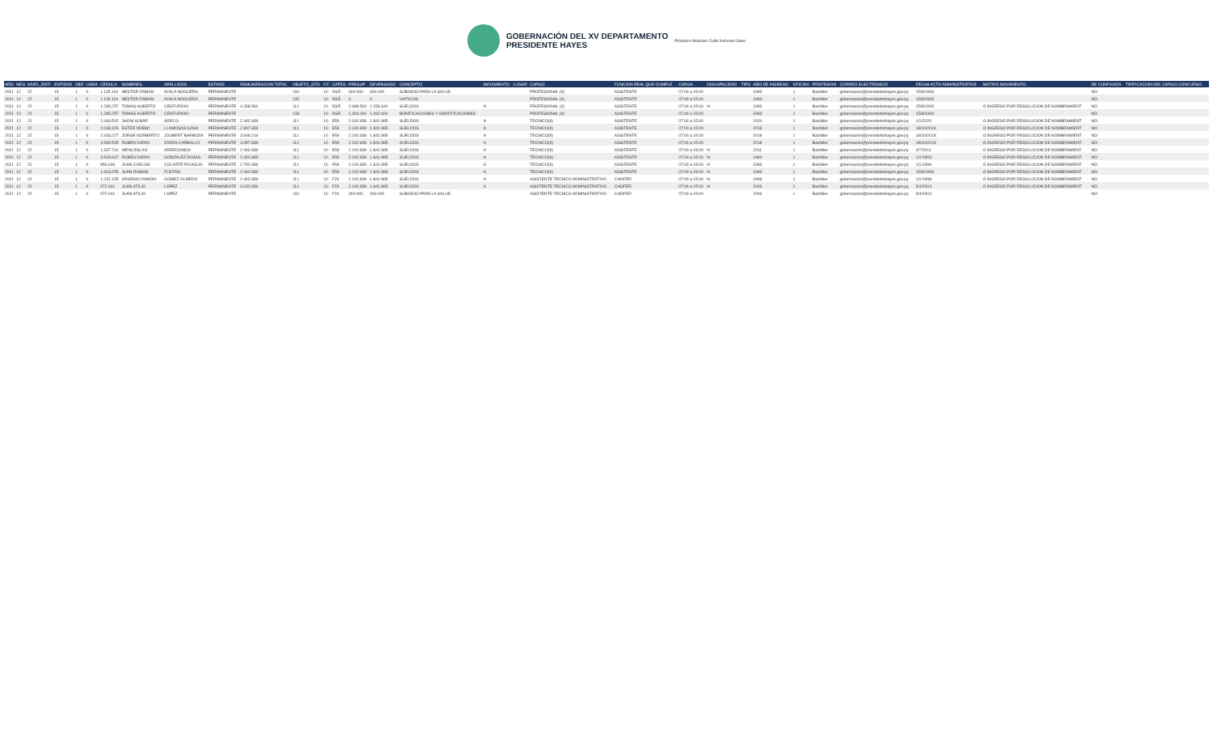GOBERNACIÓN DEL XV DEPARTAMENTO
PRESIDENTE HAYES
Próspero Atractivo Culto Inclusivo Sano
| AÑO | MES | NIVEL_ENTI | ENTIDAD | OEE | LINEA | CEDULA | NOMBRES | APELLIDOS | ESTADO | REMUNERACION TOTAL | OBJETO_GTO | F.F. | CATEG | PRESUP | DEVENGADO | CONCEPTO | MOVIMIENTO | LUGAR | CARGO | FUNCION REAL QUE CUMPLE | CARGA | DISCAPACIDAD | TIPO | AÑO DE INGRESO | OFICINA | PROFESION | CORREO ELECTRONICO | FECHA ACTO ADMINISTRATIVO | MOTIVO MOVIMIENTO | DE CONFIANZA | TIPIFICACION DEL CARGO CONCURSO |
| --- | --- | --- | --- | --- | --- | --- | --- | --- | --- | --- | --- | --- | --- | --- | --- | --- | --- | --- | --- | --- | --- | --- | --- | --- | --- | --- | --- | --- | --- | --- | --- |
| 2021 | 12 | 22 | 15 | 1 | 0 | 1.115.119 | NESTOR FABIAN | AYALA NOGUERA | PERMANENTE | | 191 | 10 | DSÃ | 300.000 | 300.000 | SUBSIDIO PARA LA SALUD | | | PROFESIONAL (II) | ASISTENTE | 07:00 a 15:00 | | | 1993 | 1 | Bachiller | gobernacion@presidentehayes.gov.py | 15/8/1993 | | NO | |
| 2021 | 12 | 22 | 15 | 1 | 0 | 1.115.119 | NESTOR FABIAN | AYALA NOGUERA | PERMANENTE | | 232 | 10 | DSÃ | 0 | 0 | VIATICOS | | | PROFESIONAL (II) | ASISTENTE | 07:00 a 15:00 | | | 1993 | 1 | Bachiller | gobernacion@presidentehayes.gov.py | 15/8/1993 | | NO | |
| 2021 | 12 | 22 | 15 | 1 | 0 | 1.285.257 | TOMAS ALBERTO | CENTURION | PERMANENTE | 4.288.500 | 111 | 10 | DSÃ | 2.688.500 | 2.258.340 | SUELDOS | A | | PROFESIONAL (II) | ASISTENTE | 07:00 a 15:00 | N | | 1993 | 1 | Bachiller | gobernacion@presidentehayes.gov.py | 15/8/1993 | O INGRESO POR RESOLUCION DE NOMBRAMIENT | NO | |
| 2021 | 12 | 22 | 15 | 1 | 0 | 1.285.257 | TOMAS ALBERTO | CENTURION | PERMANENTE | | 133 | 10 | DSÃ | 1.300.000 | 1.092.000 | BONIFICACIONES Y GRATIFICACIONES | | | PROFESIONAL (II) | ASISTENTE | 07:00 a 15:00 | | | 1993 | 1 | Bachiller | gobernacion@presidentehayes.gov.py | 15/8/1993 | | NO | |
| 2021 | 12 | 22 | 15 | 1 | 0 | 2.493.502 | JHONI ALBAR | ARECO | PERMANENTE | 2.492.839 | 111 | 10 | E59 | 2.192.839 | 1.841.985 | SUELDOS | A | | TECNICO(II) | ASISTENTE | 07:00 a 15:00 | | | 2020 | 1 | Bachiller | gobernacion@presidentehayes.gov.py | 1/1/2020 | O INGRESO POR RESOLUCION DE NOMBRAMIENT | NO | |
| 2021 | 12 | 22 | 15 | 1 | 0 | 2.038.326 | ESTER NOEMI | LLAMOSAS SOSA | PERMANENTE | 2.897.839 | 111 | 10 | E59 | 2.192.839 | 1.841.985 | SUELDOS | A | | TECNICO(II) | ASISTENTE | 07:00 a 15:00 | | | 2018 | 1 | Bachiller | gobernacion@presidentehayes.gov.py | 18/10/2018 | O INGRESO POR RESOLUCION DE NOMBRAMIENT | NO | |
| 2021 | 12 | 22 | 15 | 1 | 0 | 2.443.227 | JORGE NORBERTO | JOUBERT BARBOZA | PERMANENTE | 3.948.219 | 111 | 10 | E59 | 2.192.839 | 1.841.985 | SUELDOS | A | | TECNICO(II) | ASISTENTE | 07:00 a 15:00 | | | 2018 | 1 | Bachiller | gobernacion@presidentehayes.gov.py | 18/10/2018 | O INGRESO POR RESOLUCION DE NOMBRAMIENT | NO | |
| 2021 | 12 | 22 | 15 | 1 | 0 | 4.365.545 | RUBEN DARIO | ZARZA CARBALLO | PERMANENTE | 3.957.839 | 111 | 10 | E59 | 2.192.839 | 1.841.985 | SUELDOS | A | | TECNICO(II) | ASISTENTE | 07:00 a 15:00 | | | 2018 | 1 | Bachiller | gobernacion@presidentehayes.gov.py | 18/10/2018 | O INGRESO POR RESOLUCION DE NOMBRAMIENT | NO | |
| 2021 | 12 | 22 | 15 | 1 | 0 | 1.337.731 | WENCESLAO | ARREDONDO | PERMANENTE | 2.492.839 | 111 | 10 | E59 | 2.192.839 | 1.841.985 | SUELDOS | A | | TECNICO(II) | ASISTENTE | 07:00 a 15:00 | N | | 2011 | 1 | Bachiller | gobernacion@presidentehayes.gov.py | 4/7/2011 | O INGRESO POR RESOLUCION DE NOMBRAMIENT | NO | |
| 2021 | 12 | 22 | 15 | 1 | 0 | 3.509.647 | RUBEN DARIO | GONZALEZ ROJAS | PERMANENTE | 2.492.839 | 111 | 10 | E59 | 2.192.839 | 1.841.985 | SUELDOS | A | | TECNICO(II) | ASISTENTE | 07:00 a 15:00 | N | | 1994 | 1 | Bachiller | gobernacion@presidentehayes.gov.py | 1/1/1993 | O INGRESO POR RESOLUCION DE NOMBRAMIENT | NO | |
| 2021 | 12 | 22 | 15 | 1 | 0 | 850.646 | JUAN CARLOS | COLARTE PICAGUA | PERMANENTE | 2.792.839 | 111 | 10 | E59 | 2.192.839 | 1.841.985 | SUELDOS | A | | TECNICO(II) | ASISTENTE | 07:00 a 15:00 | N | | 1993 | 1 | Bachiller | gobernacion@presidentehayes.gov.py | 1/1/1998 | O INGRESO POR RESOLUCION DE NOMBRAMIENT | NO | |
| 2021 | 12 | 22 | 15 | 1 | 0 | 1.303.255 | JUAN RAMON | FLEITAS | PERMANENTE | 2.492.839 | 111 | 10 | E59 | 2.192.839 | 1.841.985 | SUELDOS | A | | TECNICO(II) | ASISTENTE | 07:00 a 15:00 | N | | 1993 | 1 | Bachiller | gobernacion@presidentehayes.gov.py | 15/8/1993 | O INGRESO POR RESOLUCION DE NOMBRAMIENT | NO | |
| 2021 | 12 | 22 | 15 | 1 | 0 | 1.231.195 | ARSENIO RAMON | GOMEZ OLMEDO | PERMANENTE | 2.492.839 | 111 | 10 | F29 | 2.192.839 | 1.841.985 | SUELDOS | A | | ASISTENTE TECNICO ADMINISTRATIVO | CHOFER | 07:00 a 15:00 | N | | 1998 | 1 | Bachiller | gobernacion@presidentehayes.gov.py | 1/1/1998 | O INGRESO POR RESOLUCION DE NOMBRAMIENT | NO | |
| 2021 | 12 | 22 | 15 | 1 | 0 | 972.641 | JUAN ATILIO | LOPEZ | PERMANENTE | 3.032.839 | 111 | 10 | F29 | 2.192.839 | 1.841.985 | SUELDOS | A | | ASISTENTE TECNICO ADMINISTRATIVO | CHOFER | 07:00 a 15:00 | N | | 2006 | 1 | Bachiller | gobernacion@presidentehayes.gov.py | 5/4/2004 | O INGRESO POR RESOLUCION DE NOMBRAMIENT | NO | |
| 2021 | 12 | 22 | 15 | 1 | 0 | 972.641 | JUAN ATILIO | LOPEZ | PERMANENTE | | 191 | 10 | F29 | 300.000 | 300.000 | SUBSIDIO PARA LA SALUD | | | ASISTENTE TECNICO ADMINISTRATIVO | CHOFER | 07:00 a 15:00 | | | 2006 | 1 | Bachiller | gobernacion@presidentehayes.gov.py | 5/4/2004 | | NO | |